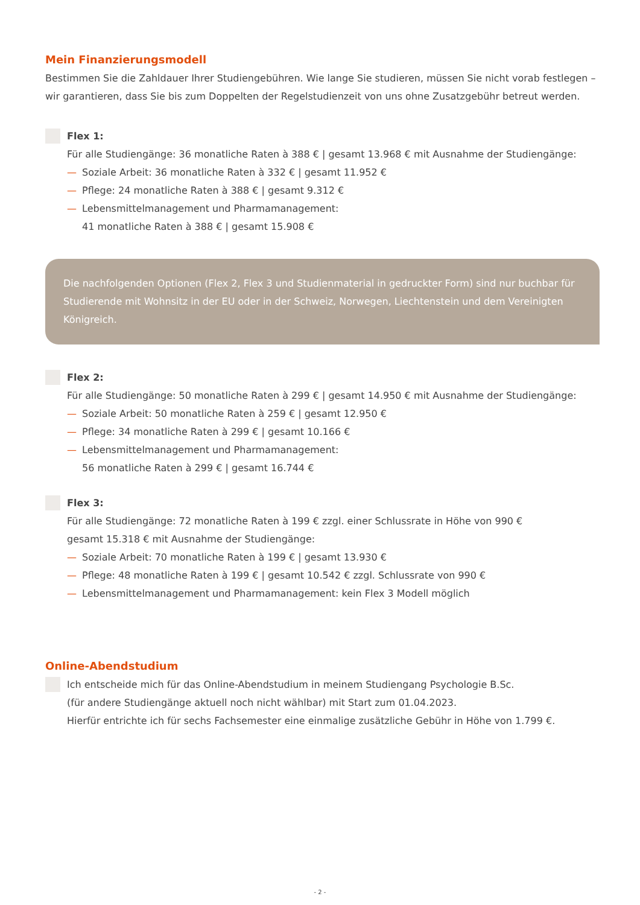Mein Finanzierungsmodell
Bestimmen Sie die Zahldauer Ihrer Studiengebühren. Wie lange Sie studieren, müssen Sie nicht vorab festlegen – wir garantieren, dass Sie bis zum Doppelten der Regelstudienzeit von uns ohne Zusatzgebühr betreut werden.
Flex 1:
Für alle Studiengänge: 36 monatliche Raten à 388 € | gesamt 13.968 € mit Ausnahme der Studiengänge:
— Soziale Arbeit: 36 monatliche Raten à 332 € | gesamt 11.952 €
— Pflege: 24 monatliche Raten à 388 € | gesamt 9.312 €
— Lebensmittelmanagement und Pharmamanagement:
41 monatliche Raten à 388 € | gesamt 15.908 €
Die nachfolgenden Optionen (Flex 2, Flex 3 und Studienmaterial in gedruckter Form) sind nur buchbar für Studierende mit Wohnsitz in der EU oder in der Schweiz, Norwegen, Liechtenstein und dem Vereinigten Königreich.
Flex 2:
Für alle Studiengänge: 50 monatliche Raten à 299 € | gesamt 14.950 € mit Ausnahme der Studiengänge:
— Soziale Arbeit: 50 monatliche Raten à 259 € | gesamt 12.950 €
— Pflege: 34 monatliche Raten à 299 € | gesamt 10.166 €
— Lebensmittelmanagement und Pharmamanagement:
56 monatliche Raten à 299 € | gesamt 16.744 €
Flex 3:
Für alle Studiengänge: 72 monatliche Raten à 199 € zzgl. einer Schlussrate in Höhe von 990 €
gesamt 15.318 € mit Ausnahme der Studiengänge:
— Soziale Arbeit: 70 monatliche Raten à 199 € | gesamt 13.930 €
— Pflege: 48 monatliche Raten à 199 € | gesamt 10.542 € zzgl. Schlussrate von 990 €
— Lebensmittelmanagement und Pharmamanagement: kein Flex 3 Modell möglich
Online-Abendstudium
Ich entscheide mich für das Online-Abendstudium in meinem Studiengang Psychologie B.Sc.
(für andere Studiengänge aktuell noch nicht wählbar) mit Start zum 01.04.2023.
Hierfür entrichte ich für sechs Fachsemester eine einmalige zusätzliche Gebühr in Höhe von 1.799 €.
- 2 -